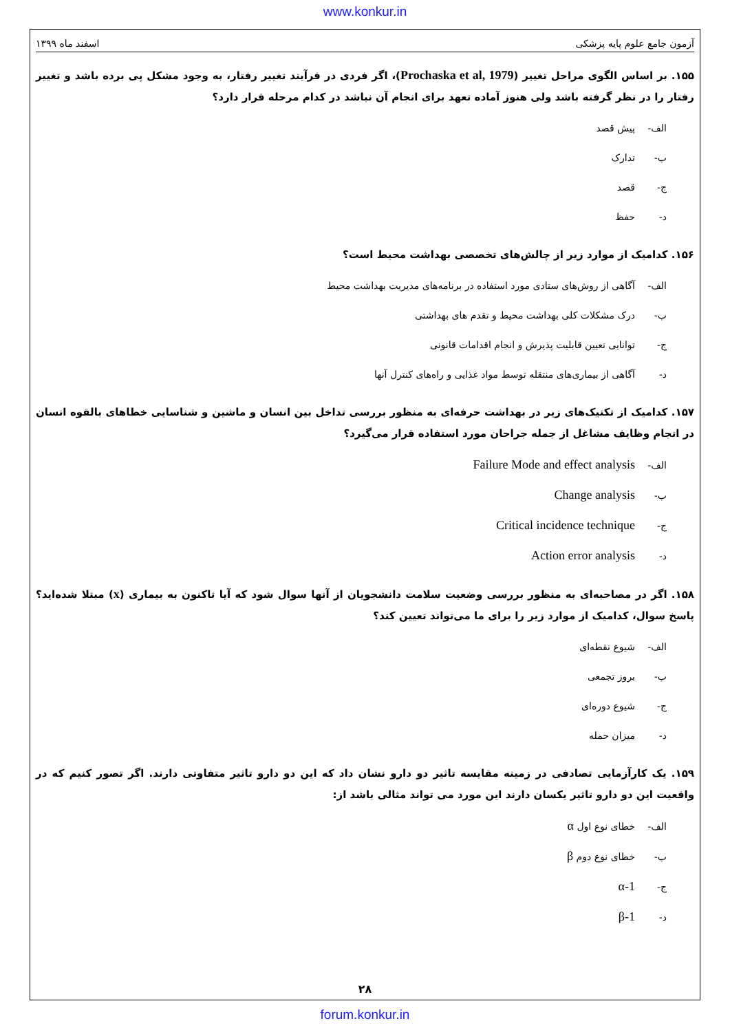www.konkur.in
آزمون جامع علوم پایه پزشکی اسفند ماه ۱۳۹۹
۱۵۵. بر اساس الگوی مراحل تغییر (Prochaska et al, 1979)، اگر فردی در فرآیند تغییر رفتار، به وجود مشکل پی برده باشد و تغییر رفتار را در نظر گرفته باشد ولی هنوز آماده تعهد برای انجام آن نباشد در کدام مرحله قرار دارد؟
الف- پیش قصد
ب- تدارک
ج- قصد
د- حفظ
۱۵۶. کدامیک از موارد زیر از چالش‌های تخصصی بهداشت محیط است؟
الف- آگاهی از روش‌های ستادی مورد استفاده در برنامه‌های مدیریت بهداشت محیط
ب- درک مشکلات کلی بهداشت محیط و تقدم های بهداشتی
ج- توانایی تعیین قابلیت پذیرش و انجام اقدامات قانونی
د- آگاهی از بیماری‌های منتقله توسط مواد غذایی و راه‌های کنترل آنها
۱۵۷. کدامیک از تکنیک‌های زیر در بهداشت حرفه‌ای به منظور بررسی تداخل بین انسان و ماشین و شناسایی خطاهای بالقوه انسان در انجام وظایف مشاغل از جمله جراحان مورد استفاده قرار می‌گیرد؟
الف- Failure Mode and effect analysis
ب- Change analysis
ج- Critical incidence technique
د- Action error analysis
۱۵۸. اگر در مصاحبه‌ای به منظور بررسی وضعیت سلامت دانشجویان از آنها سوال شود که آیا تاکنون به بیماری (x) مبتلا شده‌اید؟ پاسخ سوال، کدامیک از موارد زیر را برای ما می‌تواند تعیین کند؟
الف- شیوع نقطه‌ای
ب- بروز تجمعی
ج- شیوع دوره‌ای
د- میزان حمله
۱۵۹. یک کارآزمایی تصادفی در زمینه مقایسه تاثیر دو دارو نشان داد که این دو دارو تاثیر متفاوتی دارند. اگر تصور کنیم که در واقعیت این دو دارو تاثیر یکسان دارند این مورد می تواند مثالی باشد از:
الف- خطای نوع اول α
ب- خطای نوع دوم β
ج- α-1
د- β-1
۲۸
forum.konkur.in